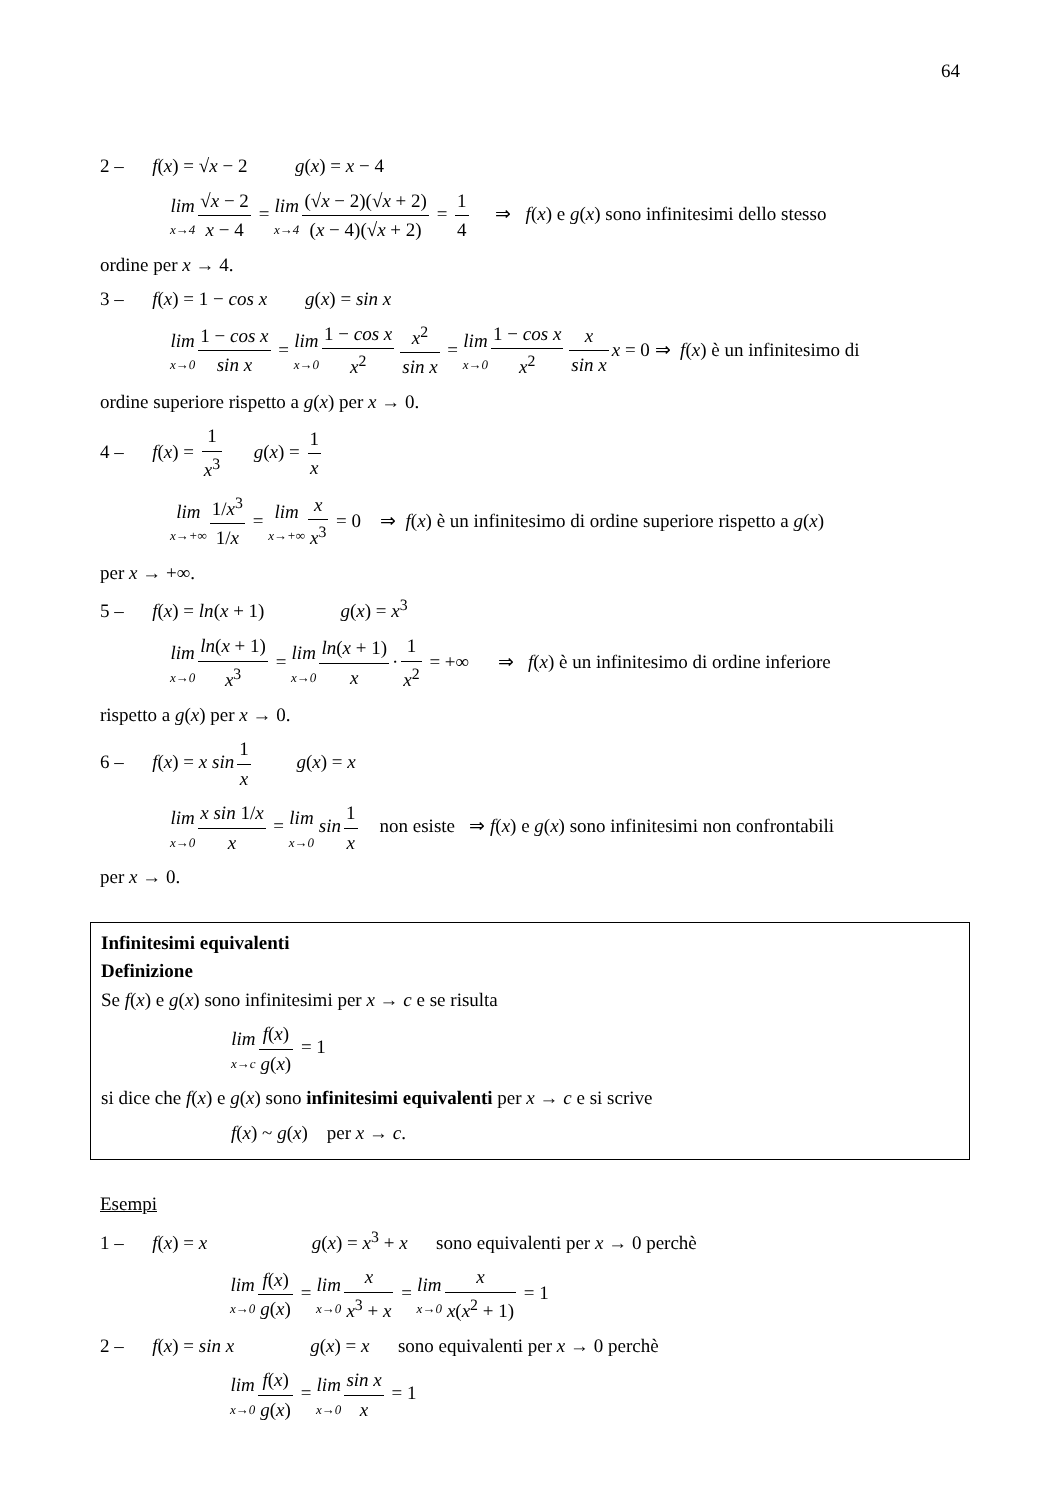64
2 – f(x) = √x − 2 g(x) = x − 4
lim x→4 √x − 2 x − 4 = lim x→4 (√x − 2)(√x + 2) (x − 4)(√x + 2) = 1 4 ⇒ f(x) e g(x) sono infinitesimi dello stesso
ordine per x → 4.
3 – f(x) = 1 − cos x g(x) = sin x
lim x→0 1 − cos x sin x = lim x→0 1 − cos x x<sup>2</sup> x<sup>2</sup> sin x = lim x→0 1 − cos x x<sup>2</sup> x sin x x = 0 ⇒ f(x) è un infinitesimo di
ordine superiore rispetto a g(x) per x → 0.
4 – f(x) = 1 x<sup>3</sup> g(x) = 1 x
lim x→+∞ 1/x<sup>3</sup> 1/x = lim x→+∞ x x<sup>3</sup> = 0 ⇒ f(x) è un infinitesimo di ordine superiore rispetto a g(x)
per x → +∞.
5 – f(x) = ln(x + 1) g(x) = x<sup>3</sup>
lim x→0 ln(x + 1) x<sup>3</sup> = lim x→0 ln(x + 1) x · 1 x<sup>2</sup> = +∞ ⇒ f(x) è un infinitesimo di ordine inferiore
rispetto a g(x) per x → 0.
6 – f(x) = x sin 1 x g(x) = x
lim x→0 x sin 1/x x = lim x→0 sin 1 x non esiste ⇒ f(x) e g(x) sono infinitesimi non confrontabili
per x → 0.
Infinitesimi equivalenti
Definizione
Se f(x) e g(x) sono infinitesimi per x → c e se risulta
lim x→c f(x) g(x) = 1
si dice che f(x) e g(x) sono infinitesimi equivalenti per x → c e si scrive
f(x) ~ g(x) per x → c.
Esempi
1 – f(x) = x g(x) = x<sup>3</sup> + x sono equivalenti per x → 0 perchè
lim x→0 f(x) g(x) = lim x→0 x x<sup>3</sup> + x = lim x→0 x x(x<sup>2</sup> + 1) = 1
2 – f(x) = sin x g(x) = x sono equivalenti per x → 0 perchè
lim x→0 f(x) g(x) = lim x→0 sin x x = 1